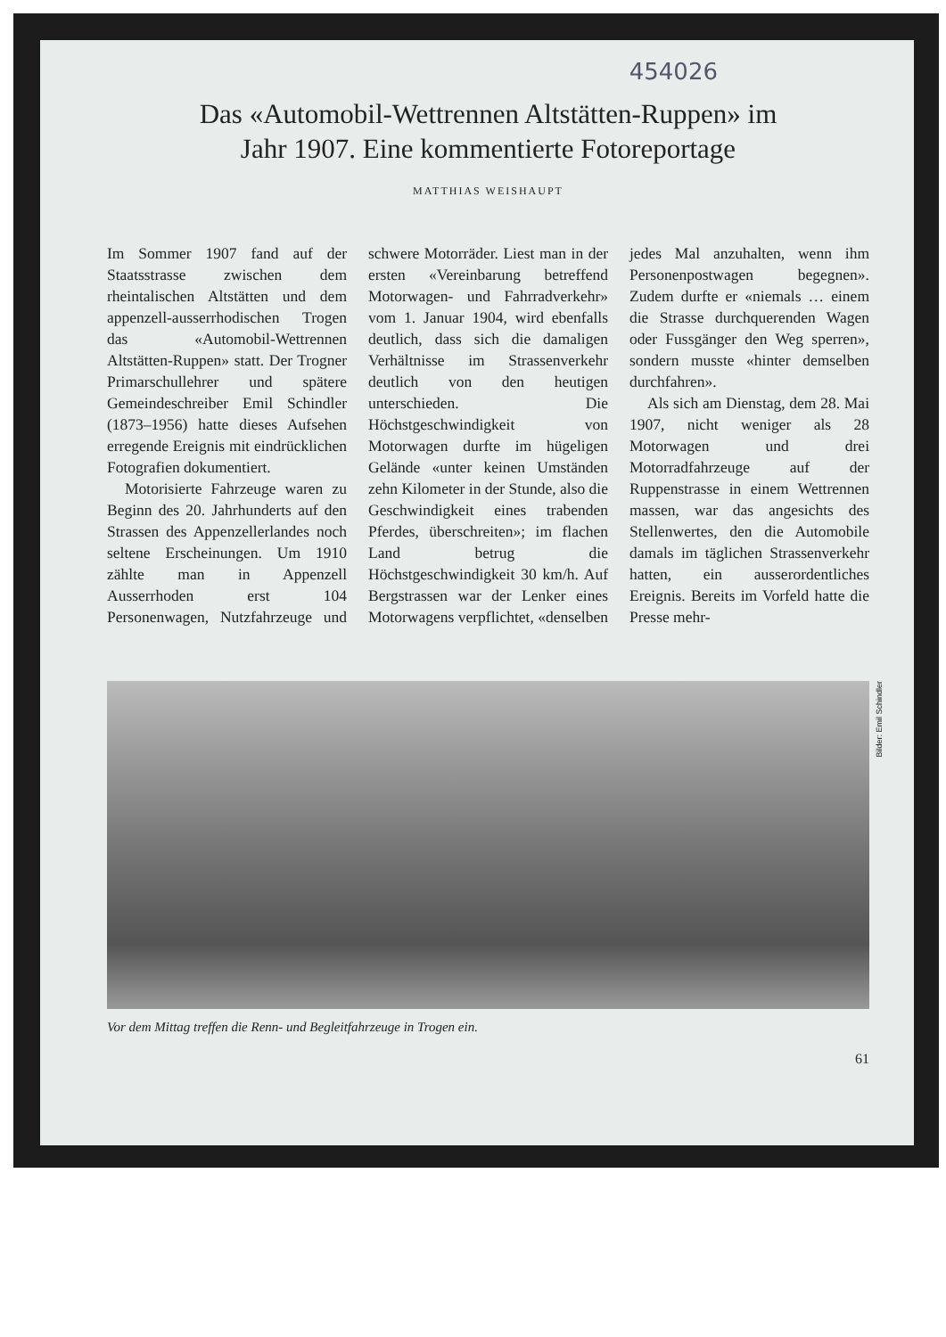454026
Das «Automobil-Wettrennen Altstätten-Ruppen» im
Jahr 1907. Eine kommentierte Fotoreportage
MATTHIAS WEISHAUPT
Im Sommer 1907 fand auf der Staatsstrasse zwischen dem rheintalischen Altstätten und dem appenzell-ausserrhodischen Trogen das «Automobil-Wettrennen Altstätten-Ruppen» statt. Der Trogner Primarschullehrer und spätere Gemeindeschreiber Emil Schindler (1873–1956) hatte dieses Aufsehen erregende Ereignis mit eindrücklichen Fotografien dokumentiert.
Motorisierte Fahrzeuge waren zu Beginn des 20. Jahrhunderts auf den Strassen des Appenzellerlandes noch seltene Erscheinungen. Um 1910 zählte man in Appenzell Ausserrhoden erst 104 Personenwagen, Nutzfahrzeuge und schwere Motorräder. Liest man in der ersten «Vereinbarung betreffend Motorwagen- und Fahrradverkehr» vom 1. Januar 1904, wird ebenfalls deutlich, dass sich die damaligen Verhältnisse im Strassenverkehr deutlich von den heutigen unterschieden. Die Höchstgeschwindigkeit von Motorwagen durfte im hügeligen Gelände «unter keinen Umständen zehn Kilometer in der Stunde, also die Geschwindigkeit eines trabenden Pferdes, überschreiten»; im flachen Land betrug die Höchstgeschwindigkeit 30 km/h. Auf Bergstrassen war der Lenker eines Motorwagens verpflichtet, «denselben jedes Mal anzuhalten, wenn ihm Personenpostwagen begegnen». Zudem durfte er «niemals … einem die Strasse durchquerenden Wagen oder Fussgänger den Weg sperren», sondern musste «hinter demselben durchfahren».
Als sich am Dienstag, dem 28. Mai 1907, nicht weniger als 28 Motorwagen und drei Motorradfahrzeuge auf der Ruppenstrasse in einem Wettrennen massen, war das angesichts des Stellenwertes, den die Automobile damals im täglichen Strassenverkehr hatten, ein ausserordentliches Ereignis. Bereits im Vorfeld hatte die Presse mehr-
Bilder: Emil Schindler
Vor dem Mittag treffen die Renn- und Begleitfahrzeuge in Trogen ein.
61